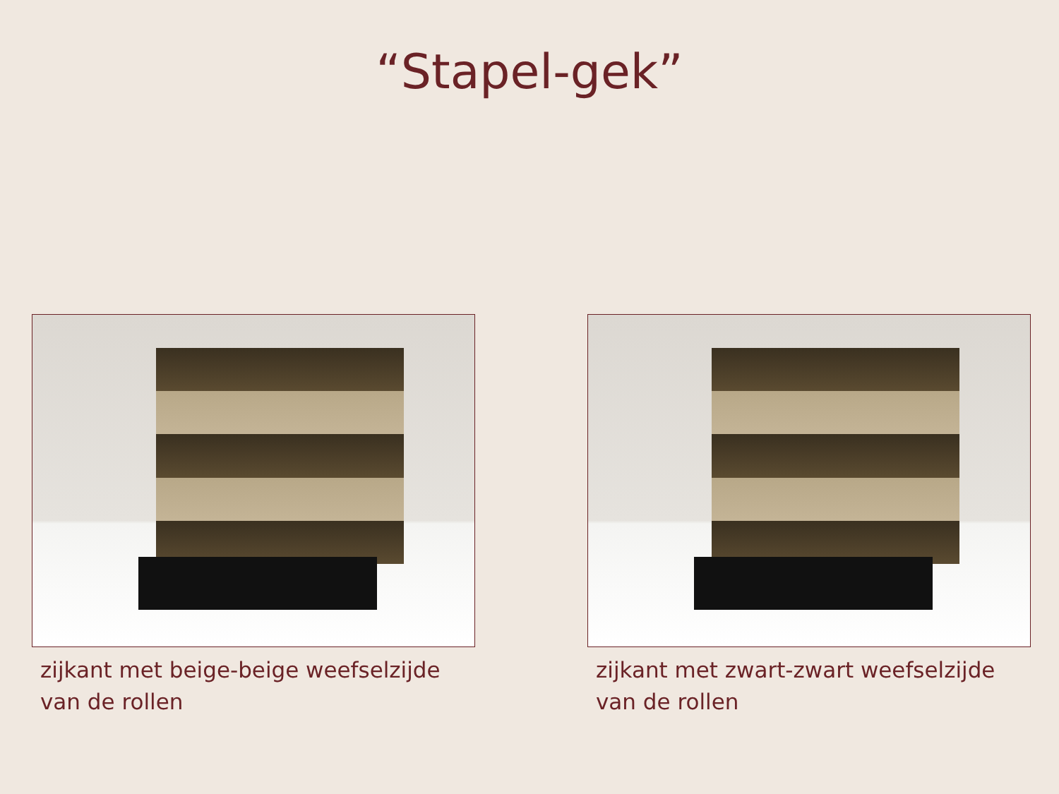“Stapel-gek”
zijkant met beige-beige weefselzijde
van de rollen
zijkant met zwart-zwart weefselzijde
van de rollen